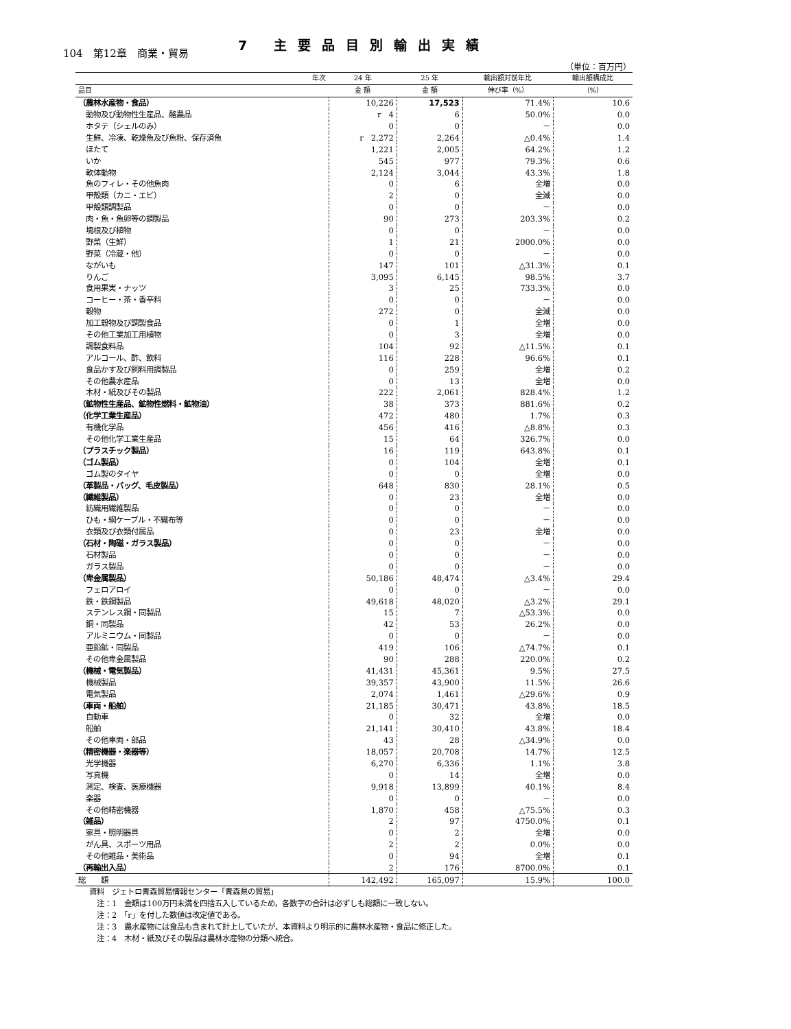104　第12章　商業・貿易
7 主要品目別輸出実績
（単位：百万円）
| 年次 | 24 年 | 25 年 | 輸出額対前年比 | 輸出額構成比 |
| --- | --- | --- | --- | --- |
| 品目 | 金 額 | 金 額 | 伸び率（%） | （%） |
| （農林水産物・食品） | 10,226 | 17,523 | 71.4% | 10.6 |
| 動物及び動物性生産品、酪農品 | r 4 | 6 | 50.0% | 0.0 |
| ホタテ（シェルのみ） | 0 | 0 | － | 0.0 |
| 生鮮、冷凍、乾燥魚及び魚粉、保存済魚 | r 2,272 | 2,264 | △0.4% | 1.4 |
| ほたて | 1,221 | 2,005 | 64.2% | 1.2 |
| いか | 545 | 977 | 79.3% | 0.6 |
| 軟体動物 | 2,124 | 3,044 | 43.3% | 1.8 |
| 魚のフィレ・その他魚肉 | 0 | 6 | 全増 | 0.0 |
| 甲殻類（カニ・エビ） | 2 | 0 | 全減 | 0.0 |
| 甲殻類調製品 | 0 | 0 | － | 0.0 |
| 肉・魚・魚卵等の調製品 | 90 | 273 | 203.3% | 0.2 |
| 塊根及び植物 | 0 | 0 | － | 0.0 |
| 野菜（生鮮） | 1 | 21 | 2000.0% | 0.0 |
| 野菜（冷蔵・他） | 0 | 0 | － | 0.0 |
| ながいも | 147 | 101 | △31.3% | 0.1 |
| りんご | 3,095 | 6,145 | 98.5% | 3.7 |
| 食用果実・ナッツ | 3 | 25 | 733.3% | 0.0 |
| コーヒー・茶・香辛料 | 0 | 0 | － | 0.0 |
| 穀物 | 272 | 0 | 全減 | 0.0 |
| 加工穀物及び調製食品 | 0 | 1 | 全増 | 0.0 |
| その他工業加工用植物 | 0 | 3 | 全増 | 0.0 |
| 調製食料品 | 104 | 92 | △11.5% | 0.1 |
| アルコール、酢、飲料 | 116 | 228 | 96.6% | 0.1 |
| 食品かす及び飼料用調製品 | 0 | 259 | 全増 | 0.2 |
| その他農水産品 | 0 | 13 | 全増 | 0.0 |
| 木材・紙及びその製品 | 222 | 2,061 | 828.4% | 1.2 |
| （鉱物性生産品、鉱物性燃料・鉱物油） | 38 | 373 | 881.6% | 0.2 |
| （化学工業生産品） | 472 | 480 | 1.7% | 0.3 |
| 有機化学品 | 456 | 416 | △8.8% | 0.3 |
| その他化学工業生産品 | 15 | 64 | 326.7% | 0.0 |
| （プラスチック製品） | 16 | 119 | 643.8% | 0.1 |
| （ゴム製品） | 0 | 104 | 全増 | 0.1 |
| ゴム製のタイヤ | 0 | 0 | 全増 | 0.0 |
| （革製品・バッグ、毛皮製品） | 648 | 830 | 28.1% | 0.5 |
| （繊維製品） | 0 | 23 | 全増 | 0.0 |
| 紡織用繊維製品 | 0 | 0 | － | 0.0 |
| ひも・綱ケーブル・不織布等 | 0 | 0 | － | 0.0 |
| 衣類及び衣類付属品 | 0 | 23 | 全増 | 0.0 |
| （石材・陶磁・ガラス製品） | 0 | 0 | － | 0.0 |
| 石材製品 | 0 | 0 | － | 0.0 |
| ガラス製品 | 0 | 0 | － | 0.0 |
| （卑金属製品） | 50,186 | 48,474 | △3.4% | 29.4 |
| フェロアロイ | 0 | 0 | － | 0.0 |
| 鉄・鉄鋼製品 | 49,618 | 48,020 | △3.2% | 29.1 |
| ステンレス鋼・同製品 | 15 | 7 | △53.3% | 0.0 |
| 銅・同製品 | 42 | 53 | 26.2% | 0.0 |
| アルミニウム・同製品 | 0 | 0 | － | 0.0 |
| 亜鉛鉱・同製品 | 419 | 106 | △74.7% | 0.1 |
| その他卑金属製品 | 90 | 288 | 220.0% | 0.2 |
| （機械・電気製品） | 41,431 | 45,361 | 9.5% | 27.5 |
| 機械製品 | 39,357 | 43,900 | 11.5% | 26.6 |
| 電気製品 | 2,074 | 1,461 | △29.6% | 0.9 |
| （車両・船舶） | 21,185 | 30,471 | 43.8% | 18.5 |
| 自動車 | 0 | 32 | 全増 | 0.0 |
| 船舶 | 21,141 | 30,410 | 43.8% | 18.4 |
| その他車両・部品 | 43 | 28 | △34.9% | 0.0 |
| （精密機器・楽器等） | 18,057 | 20,708 | 14.7% | 12.5 |
| 光学機器 | 6,270 | 6,336 | 1.1% | 3.8 |
| 写真機 | 0 | 14 | 全増 | 0.0 |
| 測定、検査、医療機器 | 9,918 | 13,899 | 40.1% | 8.4 |
| 楽器 | 0 | 0 | － | 0.0 |
| その他精密機器 | 1,870 | 458 | △75.5% | 0.3 |
| （雑品） | 2 | 97 | 4750.0% | 0.1 |
| 家具・照明器具 | 0 | 2 | 全増 | 0.0 |
| がん具、スポーツ用品 | 2 | 2 | 0.0% | 0.0 |
| その他雑品・美術品 | 0 | 94 | 全増 | 0.1 |
| （再輸出入品） | 2 | 176 | 8700.0% | 0.1 |
| 総 額 | 142,492 | 165,097 | 15.9% | 100.0 |
資料　ジェトロ青森貿易情報センター「青森県の貿易」
　注：1　金額は100万円未満を四捨五入しているため，各数字の合計は必ずしも総額に一致しない。
　注：2　「r」を付した数値は改定値である。
　注：3　農水産物には食品も含まれて計上していたが、本資料より明示的に農林水産物・食品に修正した。
　注：4　木材・紙及びその製品は農林水産物の分類へ統合。